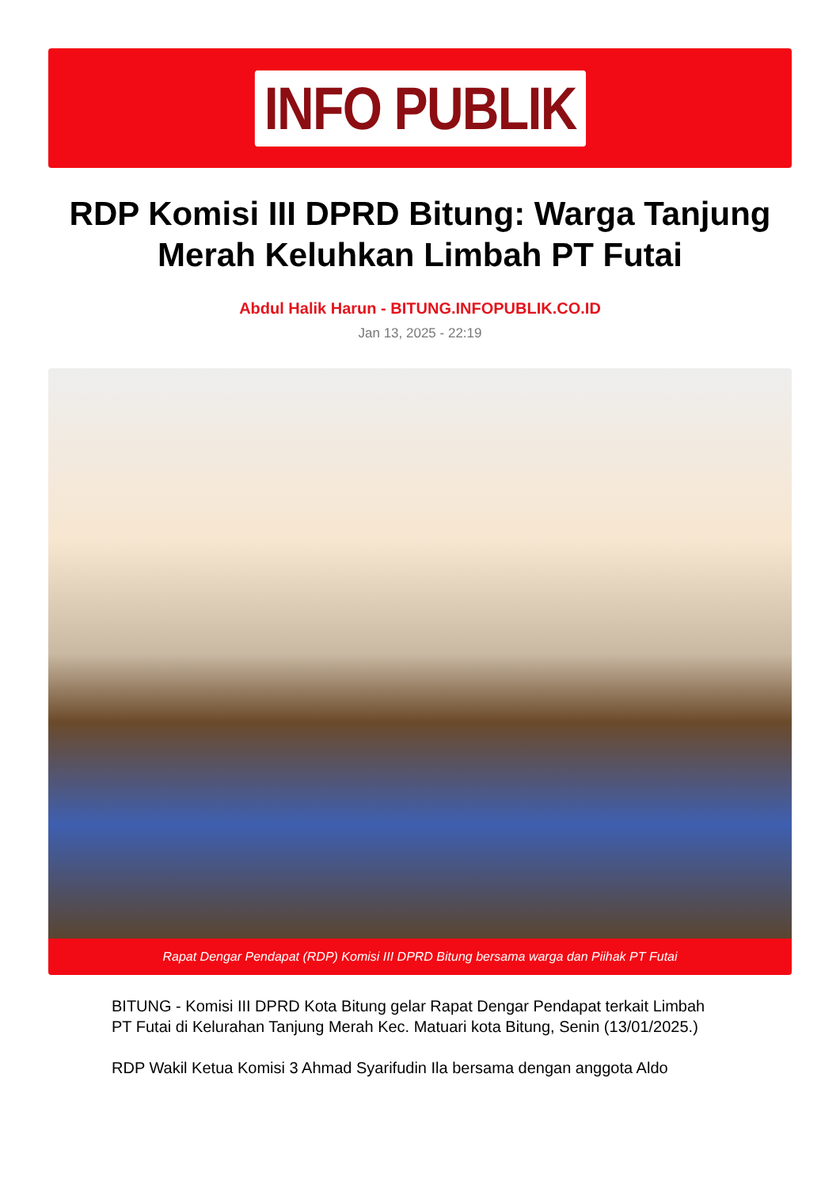INFO PUBLIK
RDP Komisi III DPRD Bitung: Warga Tanjung Merah Keluhkan Limbah PT Futai
Abdul Halik Harun - BITUNG.INFOPUBLIK.CO.ID
Jan 13, 2025 - 22:19
Rapat Dengar Pendapat (RDP) Komisi III DPRD Bitung bersama warga dan Piihak PT Futai
BITUNG - Komisi III DPRD Kota Bitung gelar Rapat Dengar Pendapat terkait Limbah PT Futai di Kelurahan Tanjung Merah Kec. Matuari kota Bitung, Senin (13/01/2025.)
RDP Wakil Ketua Komisi 3 Ahmad Syarifudin Ila bersama dengan anggota Aldo